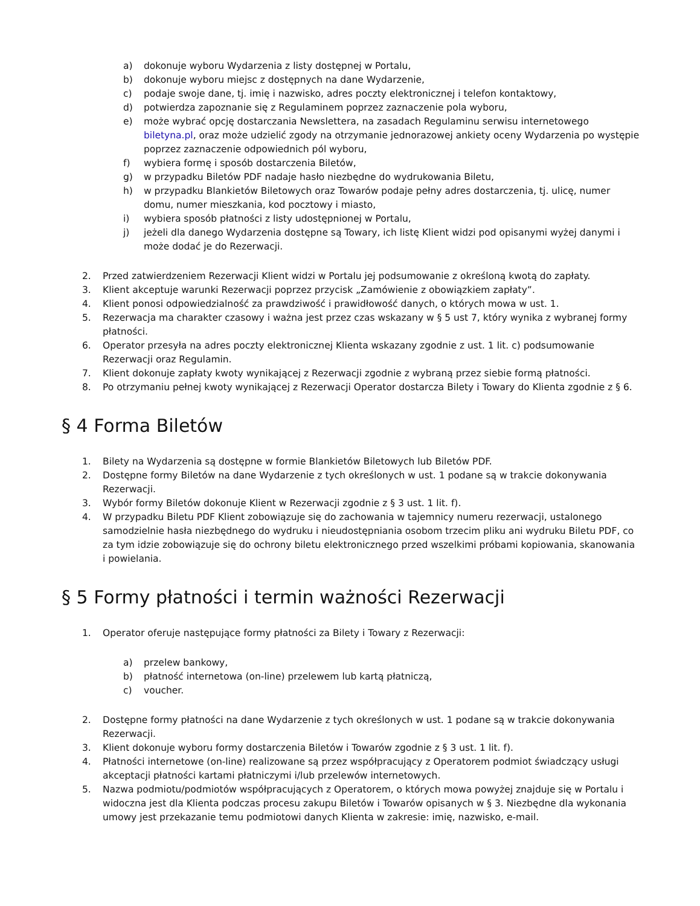a) dokonuje wyboru Wydarzenia z listy dostępnej w Portalu,
b) dokonuje wyboru miejsc z dostępnych na dane Wydarzenie,
c) podaje swoje dane, tj. imię i nazwisko, adres poczty elektronicznej i telefon kontaktowy,
d) potwierdza zapoznanie się z Regulaminem poprzez zaznaczenie pola wyboru,
e) może wybrać opcję dostarczania Newslettera, na zasadach Regulaminu serwisu internetowego biletyna.pl, oraz może udzielić zgody na otrzymanie jednorazowej ankiety oceny Wydarzenia po występie poprzez zaznaczenie odpowiednich pól wyboru,
f) wybiera formę i sposób dostarczenia Biletów,
g) w przypadku Biletów PDF nadaje hasło niezbędne do wydrukowania Biletu,
h) w przypadku Blankietów Biletowych oraz Towarów podaje pełny adres dostarczenia, tj. ulicę, numer domu, numer mieszkania, kod pocztowy i miasto,
i) wybiera sposób płatności z listy udostępnionej w Portalu,
j) jeżeli dla danego Wydarzenia dostępne są Towary, ich listę Klient widzi pod opisanymi wyżej danymi i może dodać je do Rezerwacji.
2. Przed zatwierdzeniem Rezerwacji Klient widzi w Portalu jej podsumowanie z określoną kwotą do zapłaty.
3. Klient akceptuje warunki Rezerwacji poprzez przycisk „Zamówienie z obowiązkiem zapłaty”.
4. Klient ponosi odpowiedzialność za prawdziwość i prawidłowość danych, o których mowa w ust. 1.
5. Rezerwacja ma charakter czasowy i ważna jest przez czas wskazany w § 5 ust 7, który wynika z wybranej formy płatności.
6. Operator przesyła na adres poczty elektronicznej Klienta wskazany zgodnie z ust. 1 lit. c) podsumowanie Rezerwacji oraz Regulamin.
7. Klient dokonuje zapłaty kwoty wynikającej z Rezerwacji zgodnie z wybraną przez siebie formą płatności.
8. Po otrzymaniu pełnej kwoty wynikającej z Rezerwacji Operator dostarcza Bilety i Towary do Klienta zgodnie z § 6.
§ 4 Forma Biletów
1. Bilety na Wydarzenia są dostępne w formie Blankietów Biletowych lub Biletów PDF.
2. Dostępne formy Biletów na dane Wydarzenie z tych określonych w ust. 1 podane są w trakcie dokonywania Rezerwacji.
3. Wybór formy Biletów dokonuje Klient w Rezerwacji zgodnie z § 3 ust. 1 lit. f).
4. W przypadku Biletu PDF Klient zobowiązuje się do zachowania w tajemnicy numeru rezerwacji, ustalonego samodzielnie hasła niezbędnego do wydruku i nieudostępniania osobom trzecim pliku ani wydruku Biletu PDF, co za tym idzie zobowiązuje się do ochrony biletu elektronicznego przed wszelkimi próbami kopiowania, skanowania i powielania.
§ 5 Formy płatności i termin ważności Rezerwacji
1. Operator oferuje następujące formy płatności za Bilety i Towary z Rezerwacji:
a) przelew bankowy,
b) płatność internetowa (on-line) przelewem lub kartą płatniczą,
c) voucher.
2. Dostępne formy płatności na dane Wydarzenie z tych określonych w ust. 1 podane są w trakcie dokonywania Rezerwacji.
3. Klient dokonuje wyboru formy dostarczenia Biletów i Towarów zgodnie z § 3 ust. 1 lit. f).
4. Płatności internetowe (on-line) realizowane są przez współpracujący z Operatorem podmiot świadczący usługi akceptacji płatności kartami płatniczymi i/lub przelewów internetowych.
5. Nazwa podmiotu/podmiotów współpracujących z Operatorem, o których mowa powyżej znajduje się w Portalu i widoczna jest dla Klienta podczas procesu zakupu Biletów i Towarów opisanych w § 3. Niezbędne dla wykonania umowy jest przekazanie temu podmiotowi danych Klienta w zakresie: imię, nazwisko, e-mail.